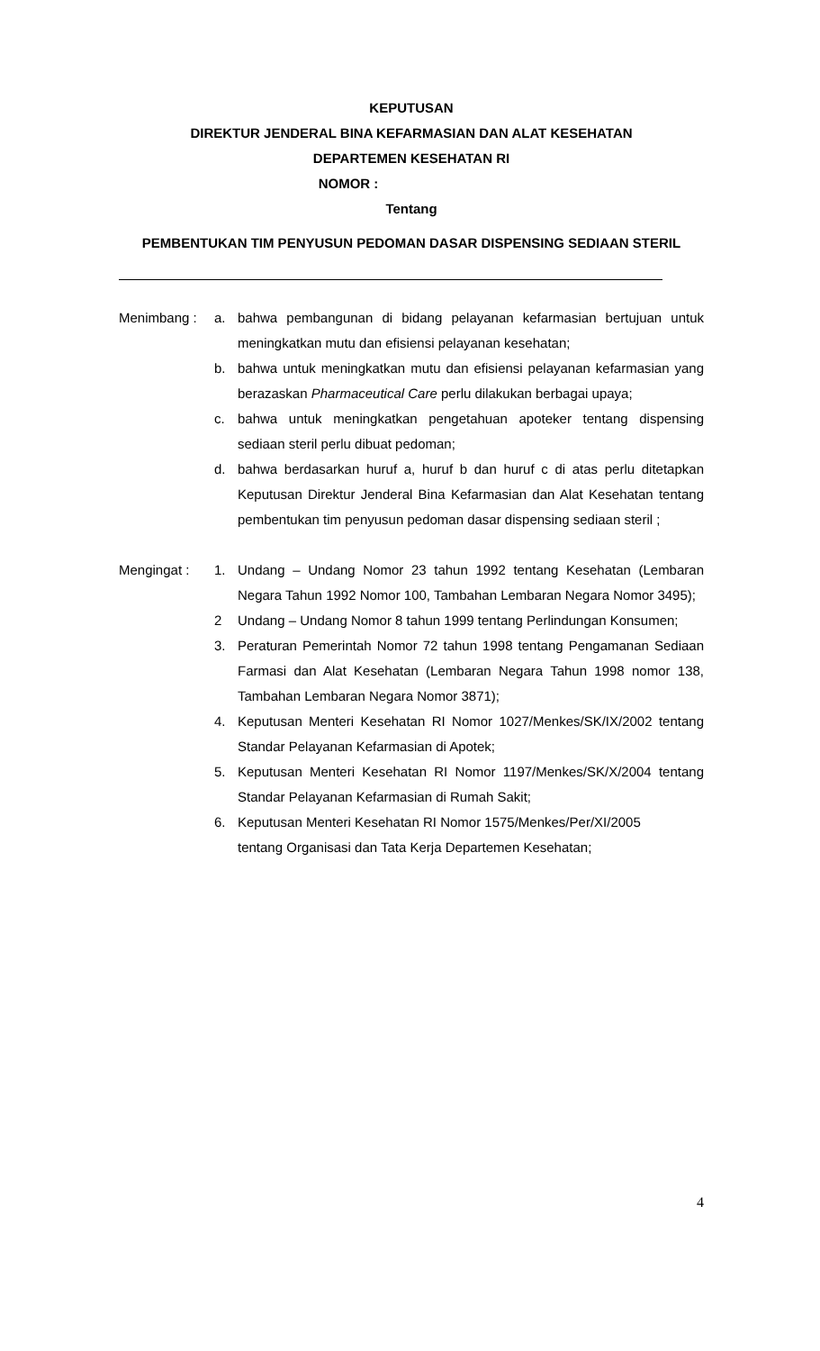KEPUTUSAN
DIREKTUR JENDERAL BINA KEFARMASIAN DAN ALAT KESEHATAN
DEPARTEMEN KESEHATAN RI
NOMOR :
Tentang
PEMBENTUKAN TIM PENYUSUN PEDOMAN DASAR DISPENSING SEDIAAN STERIL
Menimbang : a. bahwa pembangunan di bidang pelayanan kefarmasian bertujuan untuk meningkatkan mutu dan efisiensi pelayanan kesehatan;
b. bahwa untuk meningkatkan mutu dan efisiensi pelayanan kefarmasian yang berazaskan Pharmaceutical Care perlu dilakukan berbagai upaya;
c. bahwa untuk meningkatkan pengetahuan apoteker tentang dispensing sediaan steril perlu dibuat pedoman;
d. bahwa berdasarkan huruf a, huruf b dan huruf c di atas perlu ditetapkan Keputusan Direktur Jenderal Bina Kefarmasian dan Alat Kesehatan tentang pembentukan tim penyusun pedoman dasar dispensing sediaan steril ;
Mengingat : 1. Undang – Undang Nomor 23 tahun 1992 tentang Kesehatan (Lembaran Negara Tahun 1992 Nomor 100, Tambahan Lembaran Negara Nomor 3495);
2 Undang – Undang Nomor 8 tahun 1999 tentang Perlindungan Konsumen;
3. Peraturan Pemerintah Nomor 72 tahun 1998 tentang Pengamanan Sediaan Farmasi dan Alat Kesehatan (Lembaran Negara Tahun 1998 nomor 138, Tambahan Lembaran Negara Nomor 3871);
4. Keputusan Menteri Kesehatan RI Nomor 1027/Menkes/SK/IX/2002 tentang Standar Pelayanan Kefarmasian di Apotek;
5. Keputusan Menteri Kesehatan RI Nomor 1197/Menkes/SK/X/2004 tentang Standar Pelayanan Kefarmasian di Rumah Sakit;
6. Keputusan Menteri Kesehatan RI Nomor 1575/Menkes/Per/XI/2005
tentang Organisasi dan Tata Kerja Departemen Kesehatan;
4